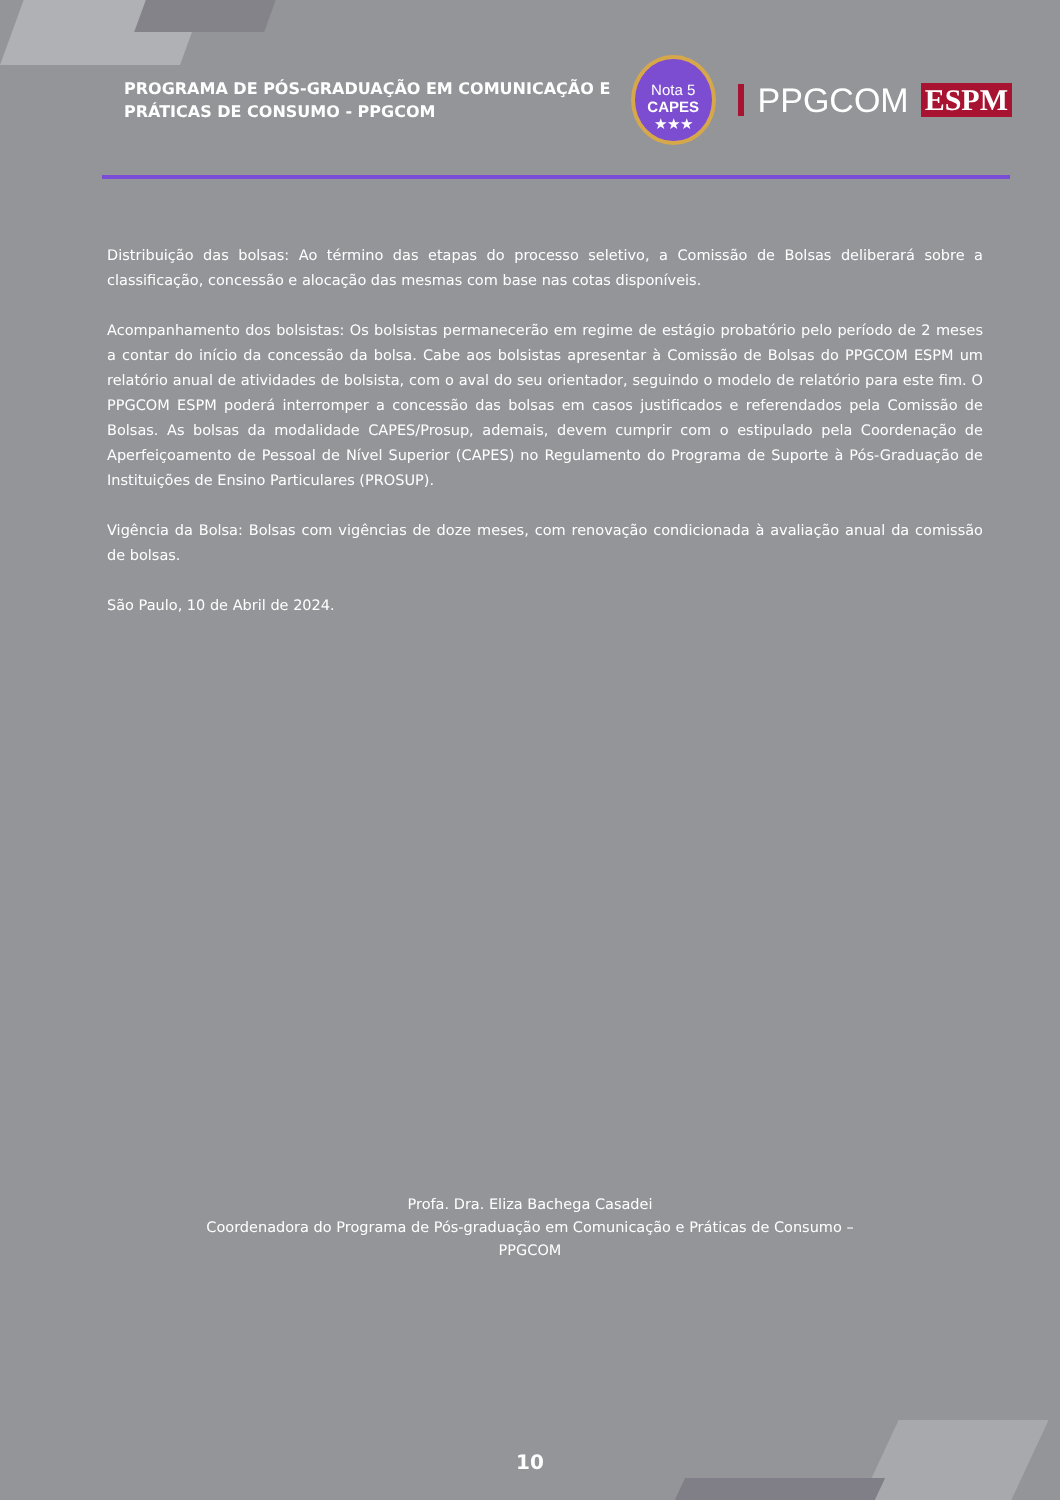PROGRAMA DE PÓS-GRADUAÇÃO EM COMUNICAÇÃO E PRÁTICAS DE CONSUMO - PPGCOM
Nota 5
CAPES
★★★
PPGCOM ESPM
Distribuição das bolsas: Ao término das etapas do processo seletivo, a Comissão de Bolsas deliberará sobre a classificação, concessão e alocação das mesmas com base nas cotas disponíveis.
Acompanhamento dos bolsistas: Os bolsistas permanecerão em regime de estágio probatório pelo período de 2 meses a contar do início da concessão da bolsa. Cabe aos bolsistas apresentar à Comissão de Bolsas do PPGCOM ESPM um relatório anual de atividades de bolsista, com o aval do seu orientador, seguindo o modelo de relatório para este fim. O PPGCOM ESPM poderá interromper a concessão das bolsas em casos justificados e referendados pela Comissão de Bolsas. As bolsas da modalidade CAPES/Prosup, ademais, devem cumprir com o estipulado pela Coordenação de Aperfeiçoamento de Pessoal de Nível Superior (CAPES) no Regulamento do Programa de Suporte à Pós-Graduação de Instituições de Ensino Particulares (PROSUP).
Vigência da Bolsa: Bolsas com vigências de doze meses, com renovação condicionada à avaliação anual da comissão de bolsas.
São Paulo, 10 de Abril de 2024.
Profa. Dra. Eliza Bachega Casadei
Coordenadora do Programa de Pós-graduação em Comunicação e Práticas de Consumo –
PPGCOM
10